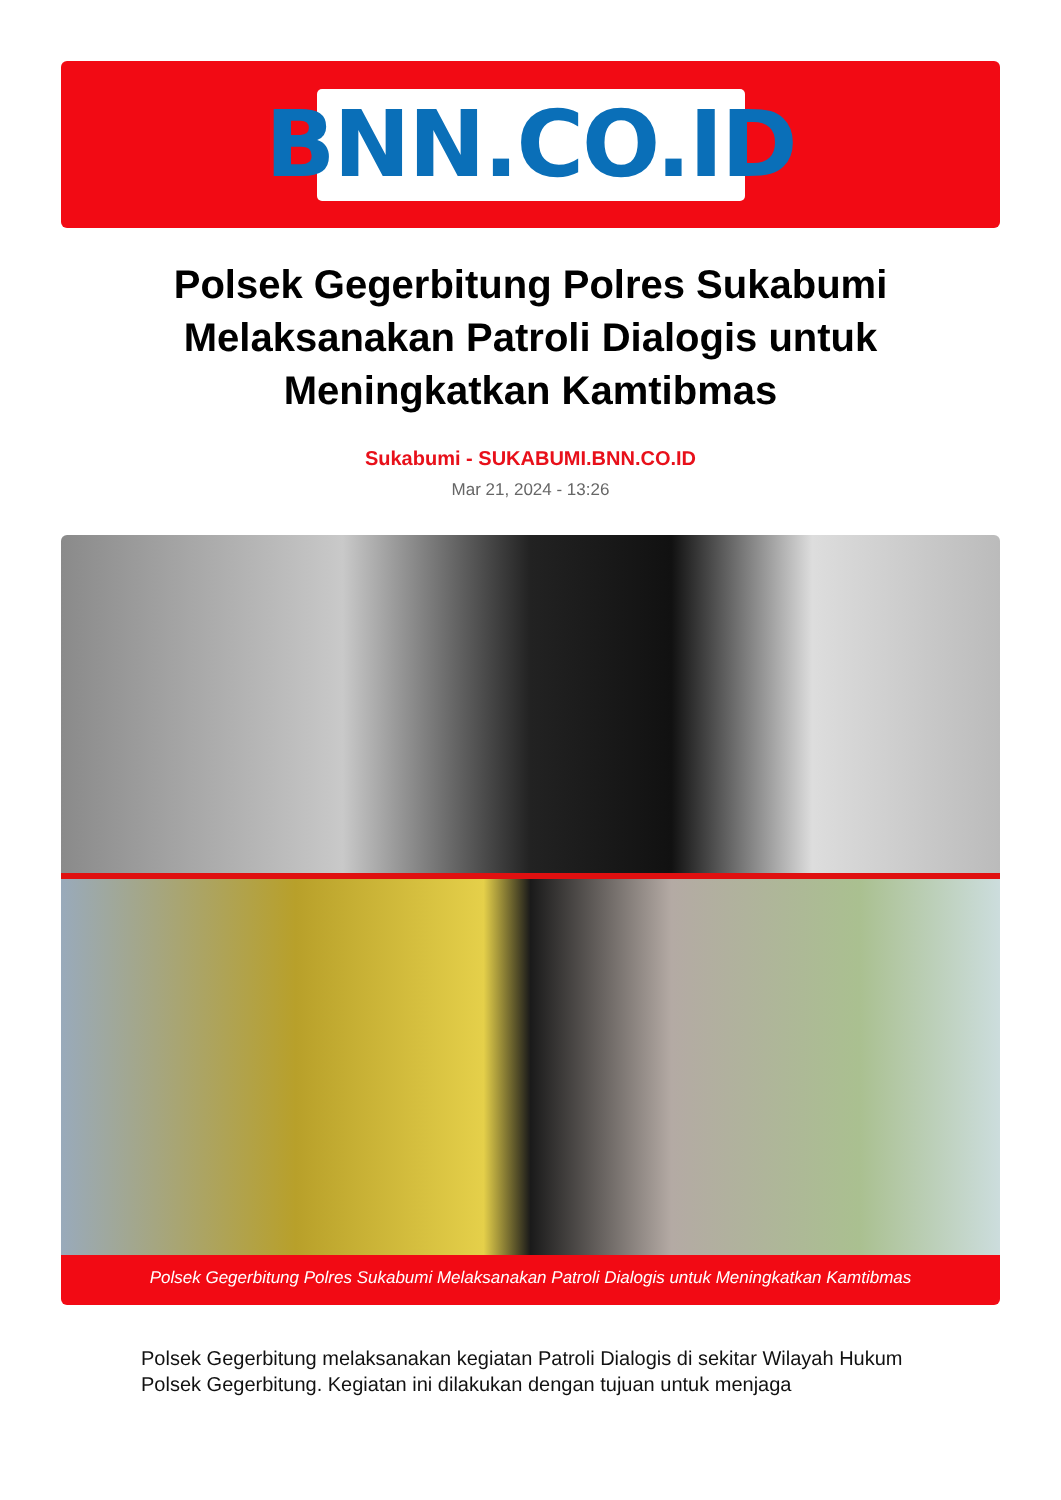BNN.CO.ID
Polsek Gegerbitung Polres Sukabumi Melaksanakan Patroli Dialogis untuk Meningkatkan Kamtibmas
Sukabumi - SUKABUMI.BNN.CO.ID
Mar 21, 2024 - 13:26
Polsek Gegerbitung Polres Sukabumi Melaksanakan Patroli Dialogis untuk Meningkatkan Kamtibmas
Polsek Gegerbitung melaksanakan kegiatan Patroli Dialogis di sekitar Wilayah Hukum Polsek Gegerbitung. Kegiatan ini dilakukan dengan tujuan untuk menjaga